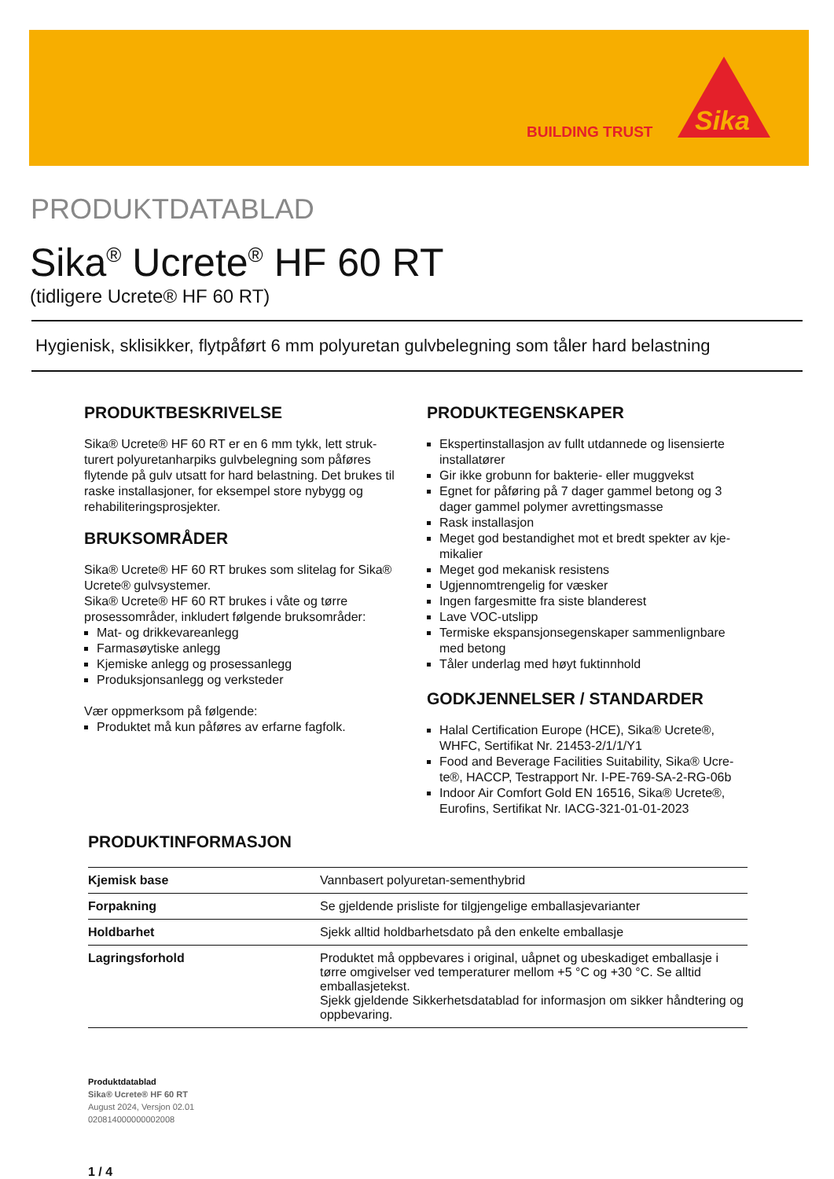BUILDING TRUST
Sika
PRODUKTDATABLAD
Sika<sup>®</sup> Ucrete<sup>®</sup> HF 60 RT
(tidligere Ucrete® HF 60 RT)
Hygienisk, sklisikker, flytpåført 6 mm polyuretan gulvbelegning som tåler hard belastning
PRODUKTBESKRIVELSE
Sika® Ucrete® HF 60 RT er en 6 mm tykk, lett struk­turert polyuretanharpiks gulvbelegning som påføres flytende på gulv utsatt for hard belastning. Det brukes til raske installasjoner, for eksempel store nybygg og rehabiliteringsprosjekter.
BRUKSOMRÅDER
Sika® Ucrete® HF 60 RT brukes som slitelag for Sika® Ucrete® gulvsystemer.
Sika® Ucrete® HF 60 RT brukes i våte og tørre prosess­områder, inkludert følgende bruksområder:
Mat- og drikkevareanlegg
Farmasøytiske anlegg
Kjemiske anlegg og prosessanlegg
Produksjonsanlegg og verksteder
Vær oppmerksom på følgende:
Produktet må kun påføres av erfarne fagfolk.
PRODUKTEGENSKAPER
Ekspertinstallasjon av fullt utdannede og lisensierte installatører
Gir ikke grobunn for bakterie- eller muggvekst
Egnet for påføring på 7 dager gammel betong og 3 dager gammel polymer avrettingsmasse
Rask installasjon
Meget god bestandighet mot et bredt spekter av kje­mikalier
Meget god mekanisk resistens
Ugjennomtrengelig for væsker
Ingen fargesmitte fra siste blanderest
Lave VOC-utslipp
Termiske ekspansjonsegenskaper sammenlignbare med betong
Tåler underlag med høyt fuktinnhold
GODKJENNELSER / STANDARDER
Halal Certification Europe (HCE), Sika® Ucrete®, WHFC, Sertifikat Nr. 21453-2/1/1/Y1
Food and Beverage Facilities Suitability, Sika® Ucre­te®, HACCP, Testrapport Nr. I-PE-769-SA-2-RG-06b
Indoor Air Comfort Gold EN 16516, Sika® Ucrete®, Eurofins, Sertifikat Nr. IACG-321-01-01-2023
PRODUKTINFORMASJON
| Kjemisk base | Vannbasert polyuretan-sementhybrid |
| Forpakning | Se gjeldende prisliste for tilgjengelige emballasjevarianter |
| Holdbarhet | Sjekk alltid holdbarhetsdato på den enkelte emballasje |
| Lagringsforhold | Produktet må oppbevares i original, uåpnet og ubeskadiget emballasje i tørre omgivelser ved temperaturer mellom +5 °C og +30 °C. Se alltid emballasjetekst. Sjekk gjeldende Sikkerhetsdatablad for informasjon om sikker håndtering og oppbevaring. |
Produktdatablad
Sika® Ucrete® HF 60 RT
August 2024, Versjon 02.01
020814000000002008
1 / 4